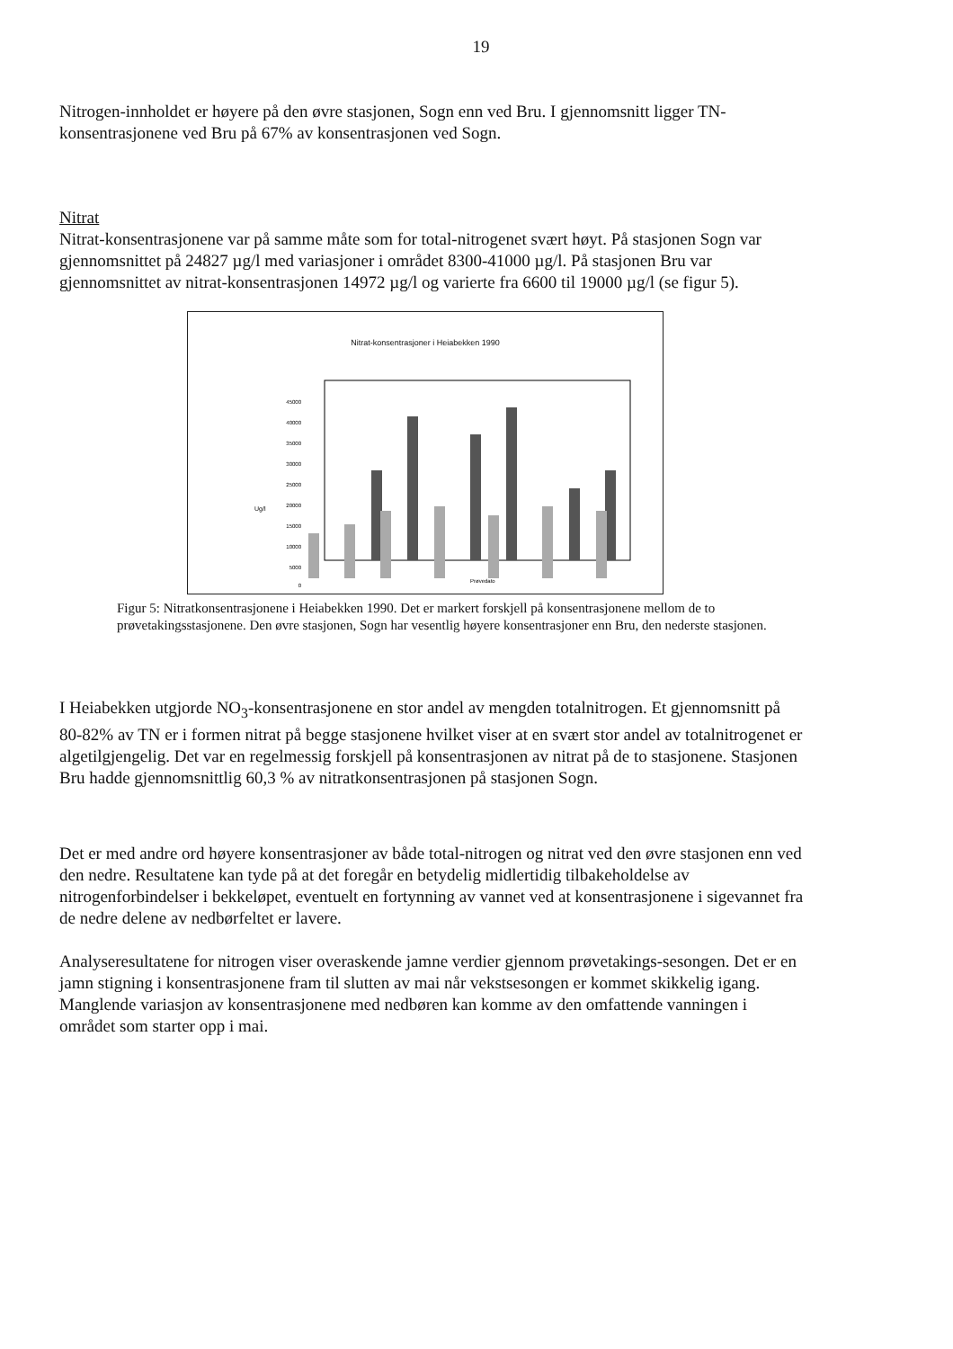19
Nitrogen-innholdet er høyere på den øvre stasjonen, Sogn enn ved Bru. I gjennomsnitt ligger TN-konsentrasjonene ved Bru på 67% av konsentrasjonen ved Sogn.
Nitrat
Nitrat-konsentrasjonene var på samme måte som for total-nitrogenet svært høyt. På stasjonen Sogn var gjennomsnittet på 24827 µg/l med variasjoner i området 8300-41000 µg/l. På stasjonen Bru var gjennomsnittet av nitrat-konsentrasjonen 14972 µg/l og varierte fra 6600 til 19000 µg/l (se figur 5).
Nitrat-konsentrasjoner i Heiabekken 1990
Ug/l
45000
40000
35000
30000
25000
20000
15000
10000
5000
0
Prøvedato
Figur 5: Nitratkonsentrasjonene i Heiabekken 1990. Det er markert forskjell på konsentrasjonene mellom de to prøvetakingsstasjonene. Den øvre stasjonen, Sogn har vesentlig høyere konsentrasjoner enn Bru, den nederste stasjonen.
I Heiabekken utgjorde NO<sub>3</sub>-konsentrasjonene en stor andel av mengden totalnitrogen. Et gjennomsnitt på 80-82% av TN er i formen nitrat på begge stasjonene hvilket viser at en svært stor andel av totalnitrogenet er algetilgjengelig. Det var en regelmessig forskjell på konsentrasjonen av nitrat på de to stasjonene. Stasjonen Bru hadde gjennomsnittlig 60,3 % av nitratkonsentrasjonen på stasjonen Sogn.
Det er med andre ord høyere konsentrasjoner av både total-nitrogen og nitrat ved den øvre stasjonen enn ved den nedre. Resultatene kan tyde på at det foregår en betydelig midlertidig tilbakeholdelse av nitrogenforbindelser i bekkeløpet, eventuelt en fortynning av vannet ved at konsentrasjonene i sigevannet fra de nedre delene av nedbørfeltet er lavere.
Analyseresultatene for nitrogen viser overaskende jamne verdier gjennom prøvetakings-sesongen. Det er en jamn stigning i konsentrasjonene fram til slutten av mai når vekstsesongen er kommet skikkelig igang. Manglende variasjon av konsentrasjonene med nedbøren kan komme av den omfattende vanningen i området som starter opp i mai.